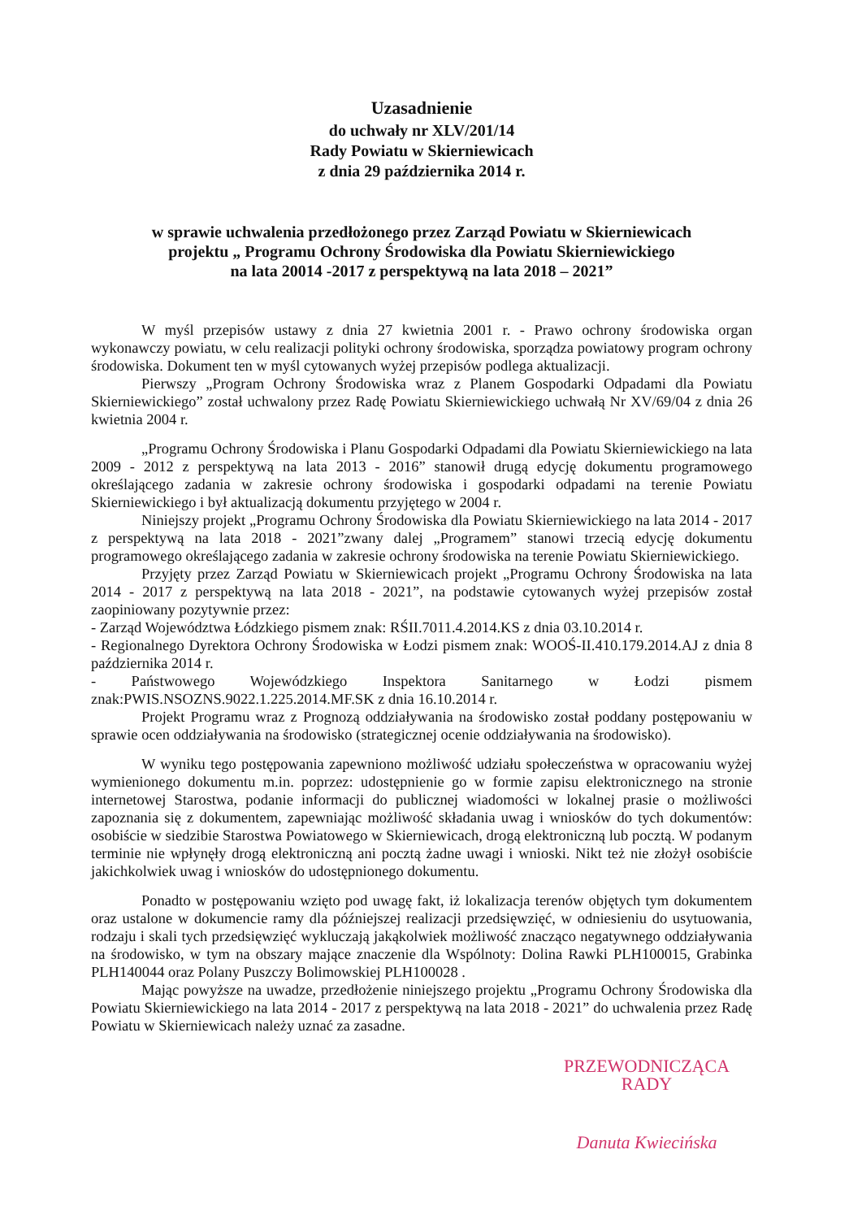Uzasadnienie
do uchwały nr XLV/201/14
Rady Powiatu w Skierniewicach
z dnia 29 października 2014 r.
w sprawie uchwalenia przedłożonego przez Zarząd Powiatu w Skierniewicach
projektu „ Programu Ochrony Środowiska dla Powiatu Skierniewickiego
na lata 20014 -2017 z perspektywą na lata 2018 – 2021”
W myśl przepisów ustawy z dnia 27 kwietnia 2001 r. - Prawo ochrony środowiska organ wykonawczy powiatu, w celu realizacji polityki ochrony środowiska, sporządza powiatowy program ochrony środowiska. Dokument ten w myśl cytowanych wyżej przepisów podlega aktualizacji.
Pierwszy „Program Ochrony Środowiska wraz z Planem Gospodarki Odpadami dla Powiatu Skierniewickiego” został uchwalony przez Radę Powiatu Skierniewickiego uchwałą Nr XV/69/04 z dnia 26 kwietnia 2004 r.
„Programu Ochrony Środowiska i Planu Gospodarki Odpadami dla Powiatu Skierniewickiego na lata 2009 - 2012 z perspektywą na lata 2013 - 2016” stanowił drugą edycję dokumentu programowego określającego zadania w zakresie ochrony środowiska i gospodarki odpadami na terenie Powiatu Skierniewickiego i był aktualizacją dokumentu przyjętego w 2004 r.
Niniejszy projekt „Programu Ochrony Środowiska dla Powiatu Skierniewickiego na lata 2014 - 2017 z perspektywą na lata 2018 - 2021”zwany dalej „Programem” stanowi trzecią edycję dokumentu programowego określającego zadania w zakresie ochrony środowiska na terenie Powiatu Skierniewickiego.
Przyjęty przez Zarząd Powiatu w Skierniewicach projekt „Programu Ochrony Środowiska na lata 2014 - 2017 z perspektywą na lata 2018 - 2021”, na podstawie cytowanych wyżej przepisów został zaopiniowany pozytywnie przez:
- Zarząd Województwa Łódzkiego pismem znak: RŚII.7011.4.2014.KS z dnia 03.10.2014 r.
- Regionalnego Dyrektora Ochrony Środowiska w Łodzi pismem znak: WOOŚ-II.410.179.2014.AJ z dnia 8 października 2014 r.
- Państwowego Wojewódzkiego Inspektora Sanitarnego w Łodzi pismem znak:PWIS.NSOZNS.9022.1.225.2014.MF.SK z dnia 16.10.2014 r.
Projekt Programu wraz z Prognozą oddziaływania na środowisko został poddany postępowaniu w sprawie ocen oddziaływania na środowisko (strategicznej ocenie oddziaływania na środowisko).
W wyniku tego postępowania zapewniono możliwość udziału społeczeństwa w opracowaniu wyżej wymienionego dokumentu m.in. poprzez: udostępnienie go w formie zapisu elektronicznego na stronie internetowej Starostwa, podanie informacji do publicznej wiadomości w lokalnej prasie o możliwości zapoznania się z dokumentem, zapewniając możliwość składania uwag i wniosków do tych dokumentów: osobiście w siedzibie Starostwa Powiatowego w Skierniewicach, drogą elektroniczną lub pocztą. W podanym terminie nie wpłynęły drogą elektroniczną ani pocztą żadne uwagi i wnioski. Nikt też nie złożył osobiście jakichkolwiek uwag i wniosków do udostępnionego dokumentu.
Ponadto w postępowaniu wzięto pod uwagę fakt, iż lokalizacja terenów objętych tym dokumentem oraz ustalone w dokumencie ramy dla późniejszej realizacji przedsięwzięć, w odniesieniu do usytuowania, rodzaju i skali tych przedsięwzięć wykluczają jakąkolwiek możliwość znacząco negatywnego oddziaływania na środowisko, w tym na obszary mające znaczenie dla Wspólnoty: Dolina Rawki PLH100015, Grabinka PLH140044 oraz Polany Puszczy Bolimowskiej PLH100028 .
Mając powyższe na uwadze, przedłożenie niniejszego projektu „Programu Ochrony Środowiska dla Powiatu Skierniewickiego na lata 2014 - 2017 z perspektywą na lata 2018 - 2021” do uchwalenia przez Radę Powiatu w Skierniewicach należy uznać za zasadne.
PRZEWODNICZĄCA RADY
Danuta Kwiecińska